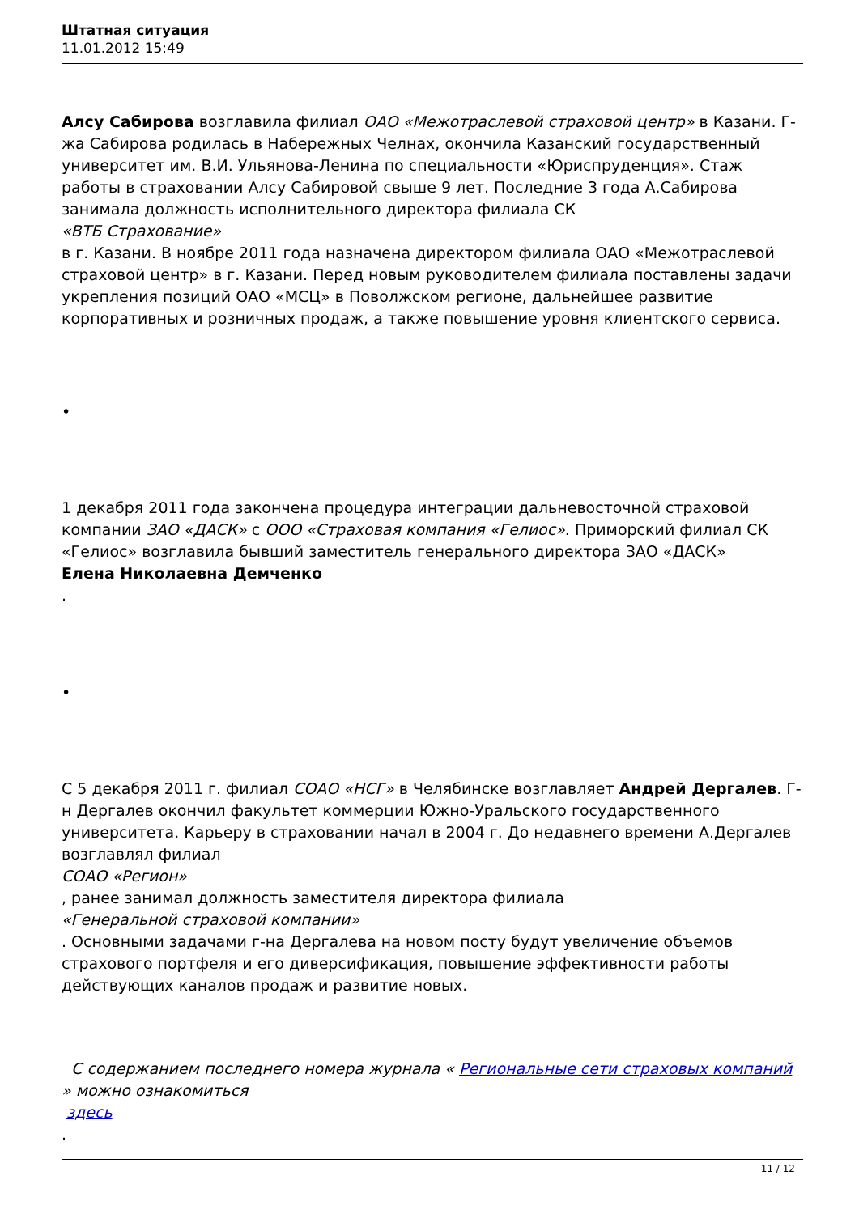Штатная ситуация
11.01.2012 15:49
Алсу Сабирова возглавила филиал ОАО «Межотраслевой страховой центр» в Казани. Г-жа Сабирова родилась в Набережных Челнах, окончила Казанский государственный университет им. В.И. Ульянова-Ленина по специальности «Юриспруденция». Стаж работы в страховании Алсу Сабировой свыше 9 лет. Последние 3 года А.Сабирова занимала должность исполнительного директора филиала СК
«ВТБ Страхование»
в г. Казани. В ноябре 2011 года назначена директором филиала ОАО «Межотраслевой страховой центр» в г. Казани. Перед новым руководителем филиала поставлены задачи укрепления позиций ОАО «МСЦ» в Поволжском регионе, дальнейшее развитие корпоративных и розничных продаж, а также повышение уровня клиентского сервиса.
•
1 декабря 2011 года закончена процедура интеграции дальневосточной страховой компании ЗАО «ДАСК» с ООО «Страховая компания «Гелиос». Приморский филиал СК «Гелиос» возглавила бывший заместитель генерального директора ЗАО «ДАСК»
Елена Николаевна Демченко
.
•
С 5 декабря 2011 г. филиал СОАО «НСГ» в Челябинске возглавляет Андрей Дергалев. Г-н Дергалев окончил факультет коммерции Южно-Уральского государственного университета. Карьеру в страховании начал в 2004 г. До недавнего времени А.Дергалев возглавлял филиал
СОАО «Регион»
, ранее занимал должность заместителя директора филиала
«Генеральной страховой компании»
. Основными задачами г-на Дергалева на новом посту будут увеличение объемов страхового портфеля и его диверсификация, повышение эффективности работы действующих каналов продаж и развитие новых.
С содержанием последнего номера журнала « Региональные сети страховых компаний » можно ознакомиться
здесь
.
11 / 12